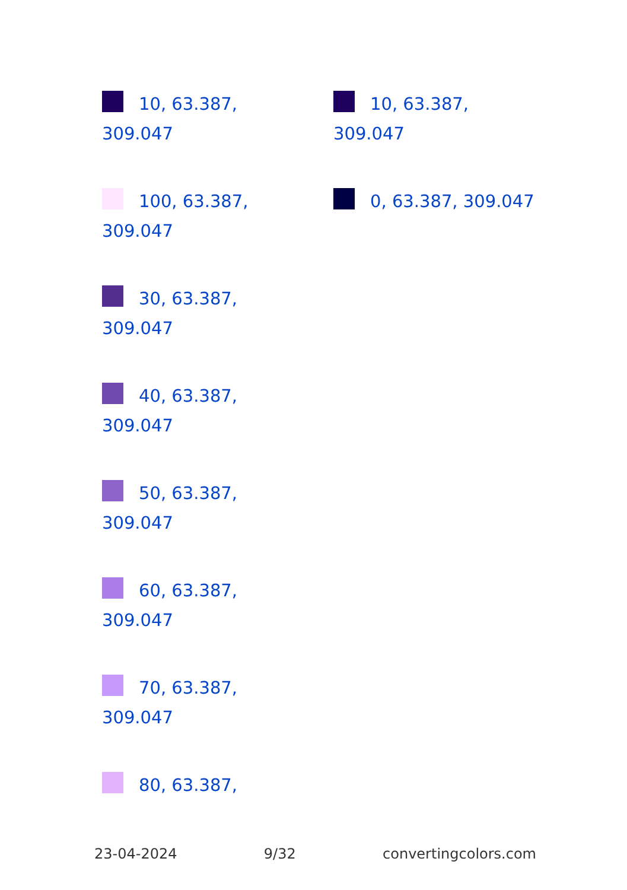10, 63.387, 309.047
100, 63.387, 309.047
30, 63.387, 309.047
40, 63.387, 309.047
50, 63.387, 309.047
60, 63.387, 309.047
70, 63.387, 309.047
80, 63.387,
10, 63.387, 309.047
0, 63.387, 309.047
23-04-2024 9/32 convertingcolors.com